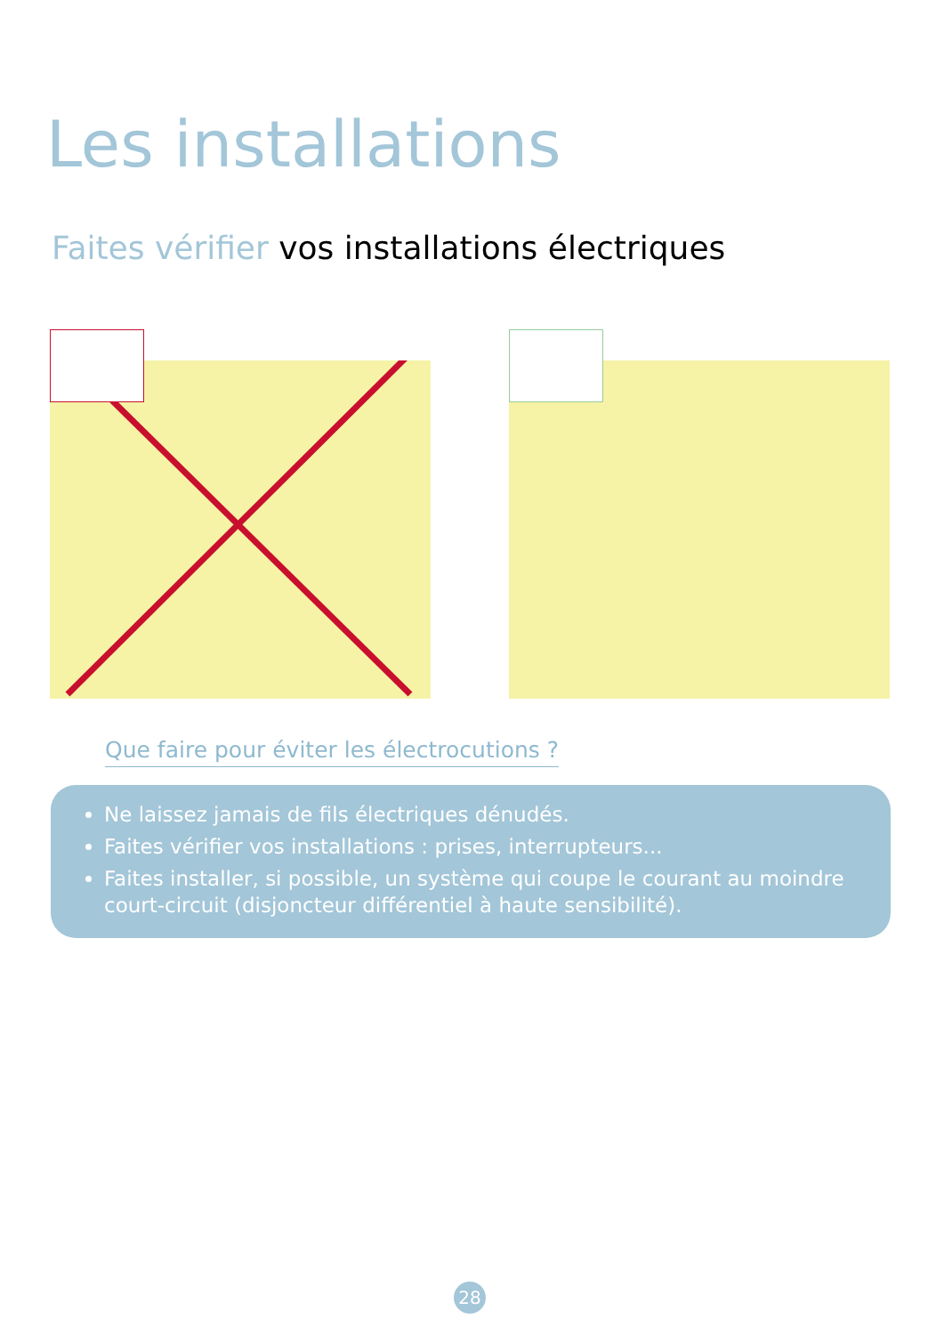Les installations
Faites vérifier vos installations électriques
Que faire pour éviter les électrocutions ?
Ne laissez jamais de fils électriques dénudés.
Faites vérifier vos installations : prises, interrupteurs...
Faites installer, si possible, un système qui coupe le courant au moindre court-circuit (disjoncteur différentiel à haute sensibilité).
28